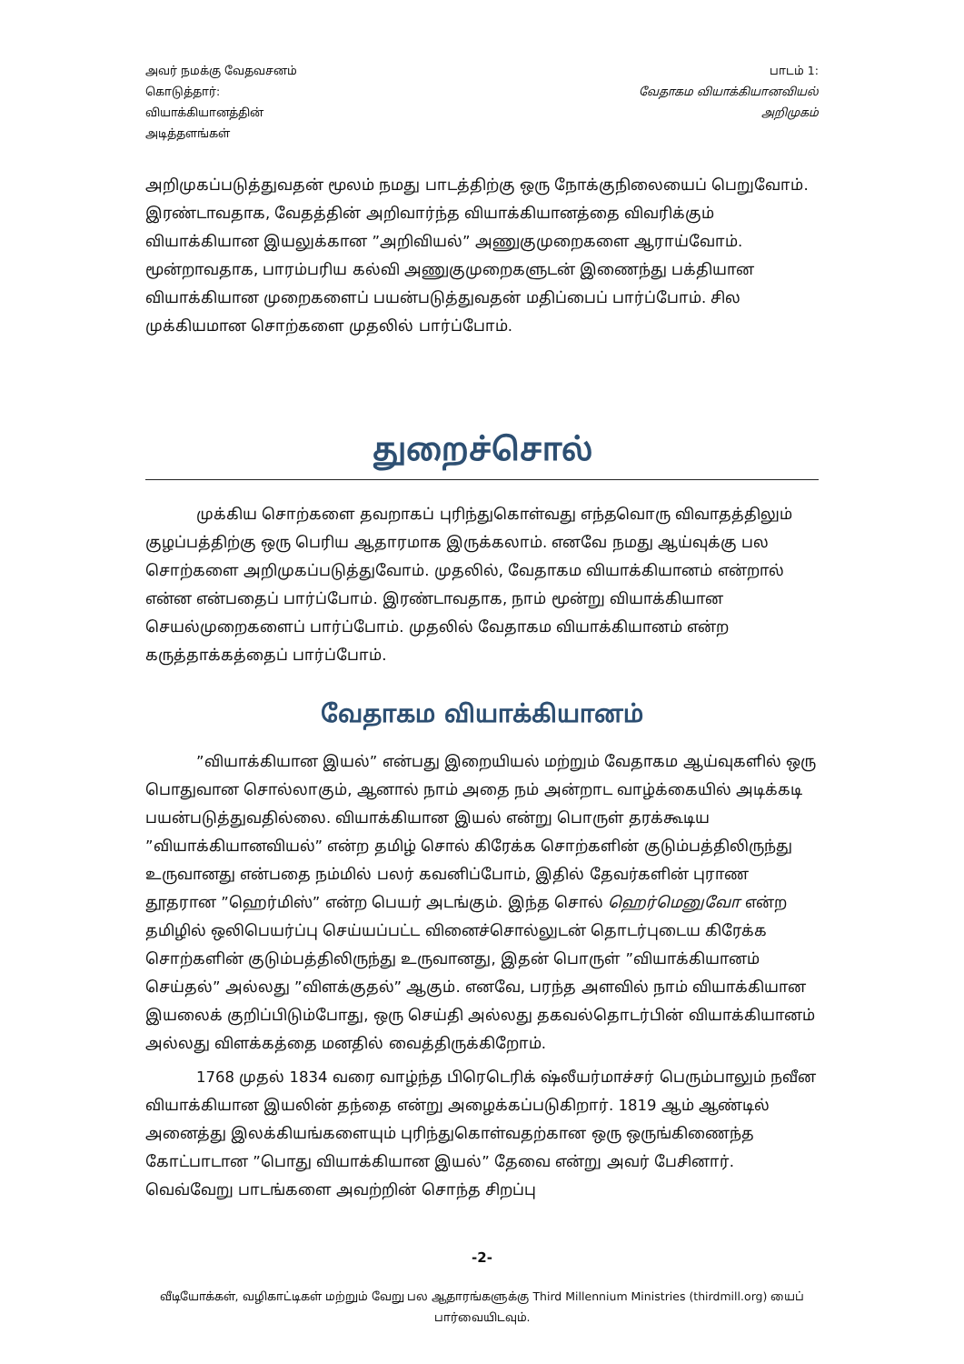அவர் நமக்கு வேதவசனம்
கொடுத்தார்:
வியாக்கியானத்தின்
அடித்தளங்கள்
பாடம் 1:
வேதாகம வியாக்கியானவியல்
அறிமுகம்
அறிமுகப்படுத்துவதன் மூலம் நமது பாடத்திற்கு ஒரு நோக்குநிலையைப் பெறுவோம். இரண்டாவதாக, வேதத்தின் அறிவார்ந்த வியாக்கியானத்தை விவரிக்கும் வியாக்கியான இயலுக்கான ”அறிவியல்” அணுகுமுறைகளை ஆராய்வோம். மூன்றாவதாக, பாரம்பரிய கல்வி அணுகுமுறைகளுடன் இணைந்து பக்தியான வியாக்கியான முறைகளைப் பயன்படுத்துவதன் மதிப்பைப் பார்ப்போம். சில முக்கியமான சொற்களை முதலில் பார்ப்போம்.
துறைச்சொல்
முக்கிய சொற்களை தவறாகப் புரிந்துகொள்வது எந்தவொரு விவாதத்திலும் குழப்பத்திற்கு ஒரு பெரிய ஆதாரமாக இருக்கலாம். எனவே நமது ஆய்வுக்கு பல சொற்களை அறிமுகப்படுத்துவோம். முதலில், வேதாகம வியாக்கியானம் என்றால் என்ன என்பதைப் பார்ப்போம். இரண்டாவதாக, நாம் மூன்று வியாக்கியான செயல்முறைகளைப் பார்ப்போம். முதலில் வேதாகம வியாக்கியானம் என்ற கருத்தாக்கத்தைப் பார்ப்போம்.
வேதாகம வியாக்கியானம்
”வியாக்கியான இயல்” என்பது இறையியல் மற்றும் வேதாகம ஆய்வுகளில் ஒரு பொதுவான சொல்லாகும், ஆனால் நாம் அதை நம் அன்றாட வாழ்க்கையில் அடிக்கடி பயன்படுத்துவதில்லை. வியாக்கியான இயல் என்று பொருள் தரக்கூடிய ”வியாக்கியானவியல்” என்ற தமிழ் சொல் கிரேக்க சொற்களின் குடும்பத்திலிருந்து உருவானது என்பதை நம்மில் பலர் கவனிப்போம், இதில் தேவர்களின் புராண தூதரான ”ஹெர்மிஸ்” என்ற பெயர் அடங்கும். இந்த சொல் ஹெர்மெனுவோ என்ற தமிழில் ஒலிபெயர்ப்பு செய்யப்பட்ட வினைச்சொல்லுடன் தொடர்புடைய கிரேக்க சொற்களின் குடும்பத்திலிருந்து உருவானது, இதன் பொருள் ”வியாக்கியானம் செய்தல்” அல்லது ”விளக்குதல்” ஆகும். எனவே, பரந்த அளவில் நாம் வியாக்கியான இயலைக் குறிப்பிடும்போது, ஒரு செய்தி அல்லது தகவல்தொடர்பின் வியாக்கியானம் அல்லது விளக்கத்தை மனதில் வைத்திருக்கிறோம்.
1768 முதல் 1834 வரை வாழ்ந்த பிரெடெரிக் ஷ்லீயர்மாச்சர் பெரும்பாலும் நவீன வியாக்கியான இயலின் தந்தை என்று அழைக்கப்படுகிறார். 1819 ஆம் ஆண்டில் அனைத்து இலக்கியங்களையும் புரிந்துகொள்வதற்கான ஒரு ஒருங்கிணைந்த கோட்பாடான ”பொது வியாக்கியான இயல்” தேவை என்று அவர் பேசினார். வெவ்வேறு பாடங்களை அவற்றின் சொந்த சிறப்பு
-2-
வீடியோக்கள், வழிகாட்டிகள் மற்றும் வேறு பல ஆதாரங்களுக்கு Third Millennium Ministries (thirdmill.org) யைப் பார்வையிடவும்.